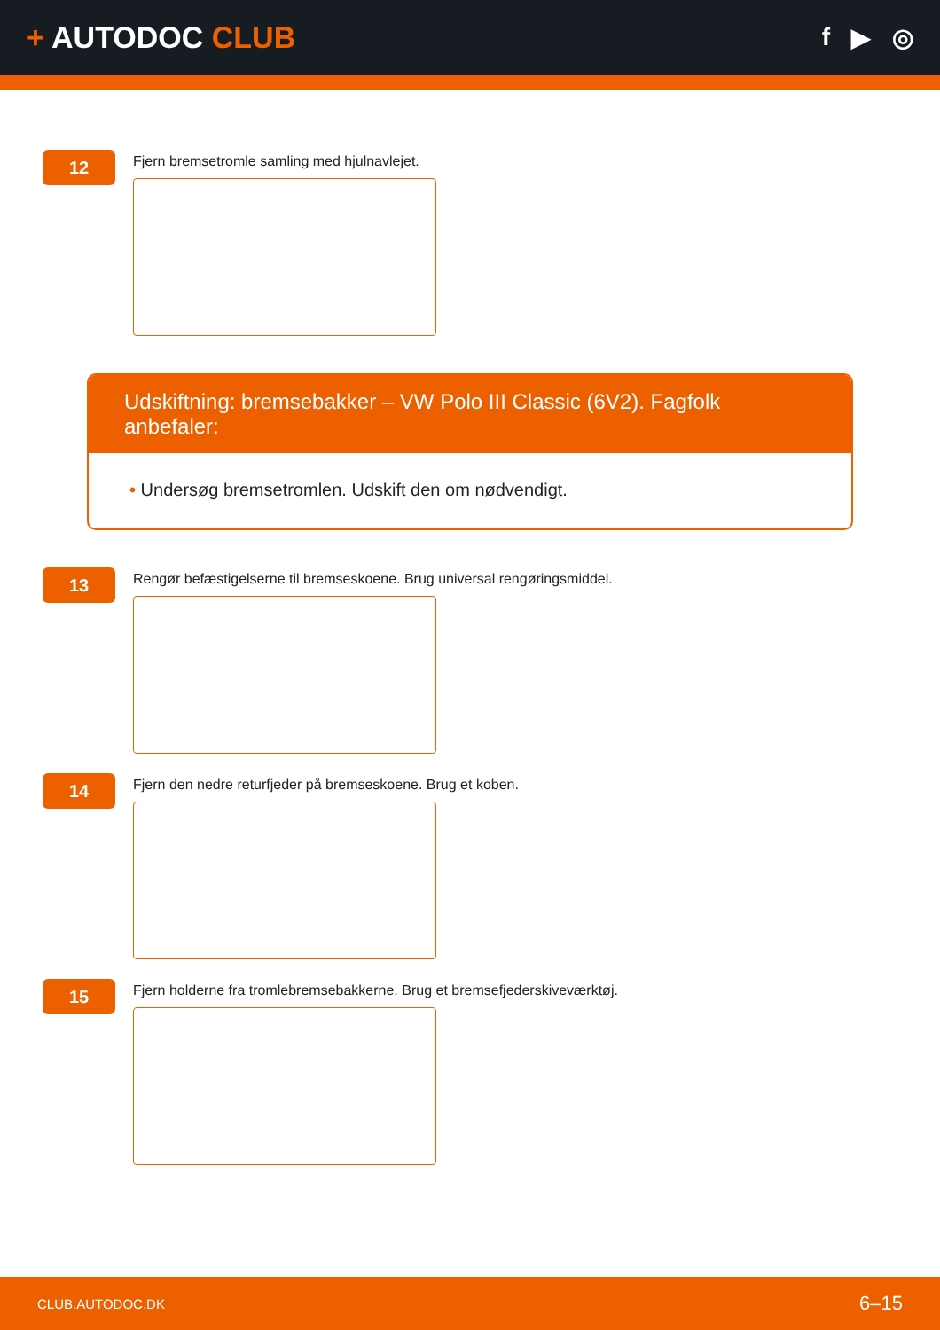+ AUTODOC CLUB
f ▶ ◎
12
Fjern bremsetromle samling med hjulnavlejet.
Udskiftning: bremsebakker – VW Polo III Classic (6V2). Fagfolk anbefaler:
• Undersøg bremsetromlen. Udskift den om nødvendigt.
13
Rengør befæstigelserne til bremseskoene. Brug universal rengøringsmiddel.
14
Fjern den nedre returfjeder på bremseskoene. Brug et koben.
15
Fjern holderne fra tromlebremsebakkerne. Brug et bremsefjederskiveværktøj.
CLUB.AUTODOC.DK 6–15